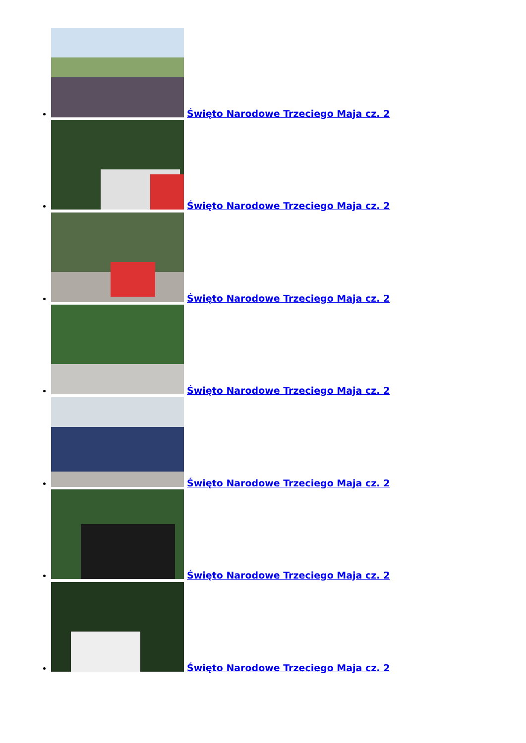Święto Narodowe Trzeciego Maja cz. 2
Święto Narodowe Trzeciego Maja cz. 2
Święto Narodowe Trzeciego Maja cz. 2
Święto Narodowe Trzeciego Maja cz. 2
Święto Narodowe Trzeciego Maja cz. 2
Święto Narodowe Trzeciego Maja cz. 2
Święto Narodowe Trzeciego Maja cz. 2